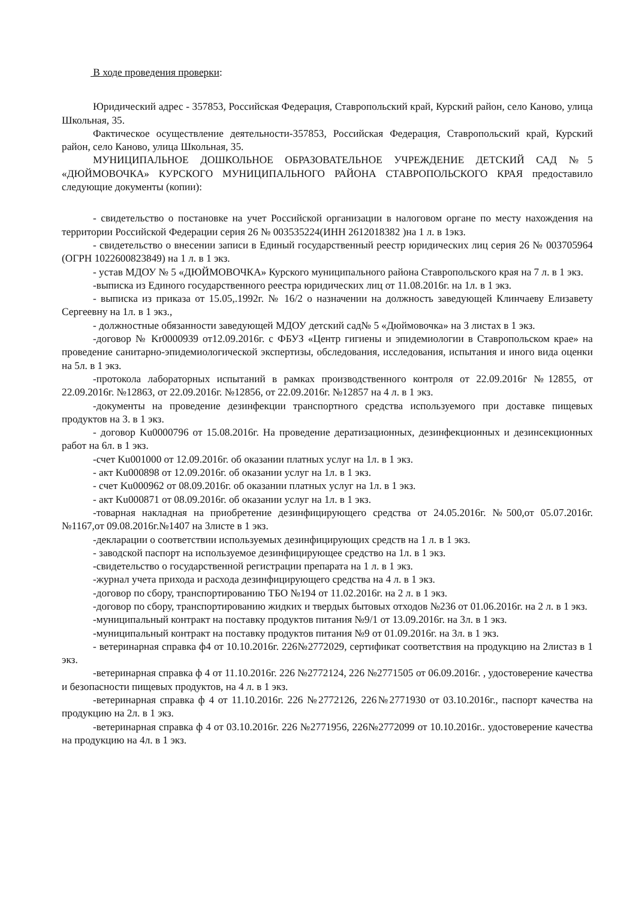В ходе проведения проверки:
Юридический адрес - 357853, Российская Федерация, Ставропольский край, Курский район, село Каново, улица Школьная, 35.
Фактическое осуществление деятельности-357853, Российская Федерация, Ставропольский край, Курский район, село Каново, улица Школьная, 35.
МУНИЦИПАЛЬНОЕ ДОШКОЛЬНОЕ ОБРАЗОВАТЕЛЬНОЕ УЧРЕЖДЕНИЕ ДЕТСКИЙ САД №5 «ДЮЙМОВОЧКА» КУРСКОГО МУНИЦИПАЛЬНОГО РАЙОНА СТАВРОПОЛЬСКОГО КРАЯ предоставило следующие документы (копии):
- свидетельство о постановке на учет Российской организации в налоговом органе по месту нахождения на территории Российской Федерации серия 26 № 003535224(ИНН 2612018382 )на 1 л. в 1экз.
- свидетельство о внесении записи в Единый государственный реестр юридических лиц серия 26 № 003705964 (ОГРН 1022600823849) на 1 л. в 1 экз.
- устав МДОУ № 5 «ДЮЙМОВОЧКА» Курского муниципального района Ставропольского края на 7 л. в 1 экз.
-выписка из Единого государственного реестра юридических лиц от 11.08.2016г. на 1л. в 1 экз.
- выписка из приказа от 15.05,.1992г. № 16/2 о назначении на должность заведующей Клинчаеву Елизавету Сергеевну на 1л. в 1 экз.,
- должностные обязанности заведующей МДОУ детский сад№ 5 «Дюймовочка» на 3 листах в 1 экз.
-договор № Kr0000939 от12.09.2016г. с ФБУЗ «Центр гигиены и эпидемиологии в Ставропольском крае» на проведение санитарно-эпидемиологической экспертизы, обследования, исследования, испытания и иного вида оценки на 5л. в 1 экз.
-протокола лабораторных испытаний в рамках производственного контроля от 22.09.2016г №12855, от 22.09.2016г. №12863, от 22.09.2016г. №12856, от 22.09.2016г. №12857 на 4 л. в 1 экз.
-документы на проведение дезинфекции транспортного средства используемого при доставке пищевых продуктов на 3. в 1 экз.
- договор Ku0000796 от 15.08.2016г. На проведение дератизационных, дезинфекционных и дезинсекционных работ на 6л. в 1 экз.
-счет Ku001000 от 12.09.2016г. об оказании платных услуг на 1л. в 1 экз.
- акт Ku000898 от 12.09.2016г. об оказании услуг на 1л. в 1 экз.
- счет Ku000962 от 08.09.2016г. об оказании платных услуг на 1л. в 1 экз.
- акт Ku000871 от 08.09.2016г. об оказании услуг на 1л. в 1 экз.
-товарная накладная на приобретение дезинфицирующего средства от 24.05.2016г. №500,от 05.07.2016г. №1167,от 09.08.2016г.№1407 на 3листе в 1 экз.
-декларации о соответствии используемых дезинфицирующих средств на 1 л. в 1 экз.
- заводской паспорт на используемое дезинфицирующее средство на 1л. в 1 экз.
-свидетельство о государственной регистрации препарата на 1 л. в 1 экз.
-журнал учета прихода и расхода дезинфицирующего средства на 4 л. в 1 экз.
-договор по сбору, транспортированию ТБО №194 от 11.02.2016г. на 2 л. в 1 экз.
-договор по сбору, транспортированию жидких и твердых бытовых отходов №236 от 01.06.2016г. на 2 л. в 1 экз.
-муниципальный контракт на поставку продуктов питания №9/1 от 13.09.2016г. на 3л. в 1 экз.
-муниципальный контракт на поставку продуктов питания №9 от 01.09.2016г. на 3л. в 1 экз.
- ветеринарная справка ф4 от 10.10.2016г. 226№2772029, сертификат соответствия на продукцию на 2листаз в 1 экз.
-ветеринарная справка ф 4 от 11.10.2016г. 226 №2772124, 226 №2771505 от 06.09.2016г. , удостоверение качества и безопасности пищевых продуктов, на 4 л. в 1 экз.
-ветеринарная справка ф 4 от 11.10.2016г. 226 №2772126, 226№2771930 от 03.10.2016г., паспорт качества на продукцию на 2л. в 1 экз.
-ветеринарная справка ф 4 от 03.10.2016г. 226 №2771956, 226№2772099 от 10.10.2016г.. удостоверение качества на продукцию на 4л. в 1 экз.